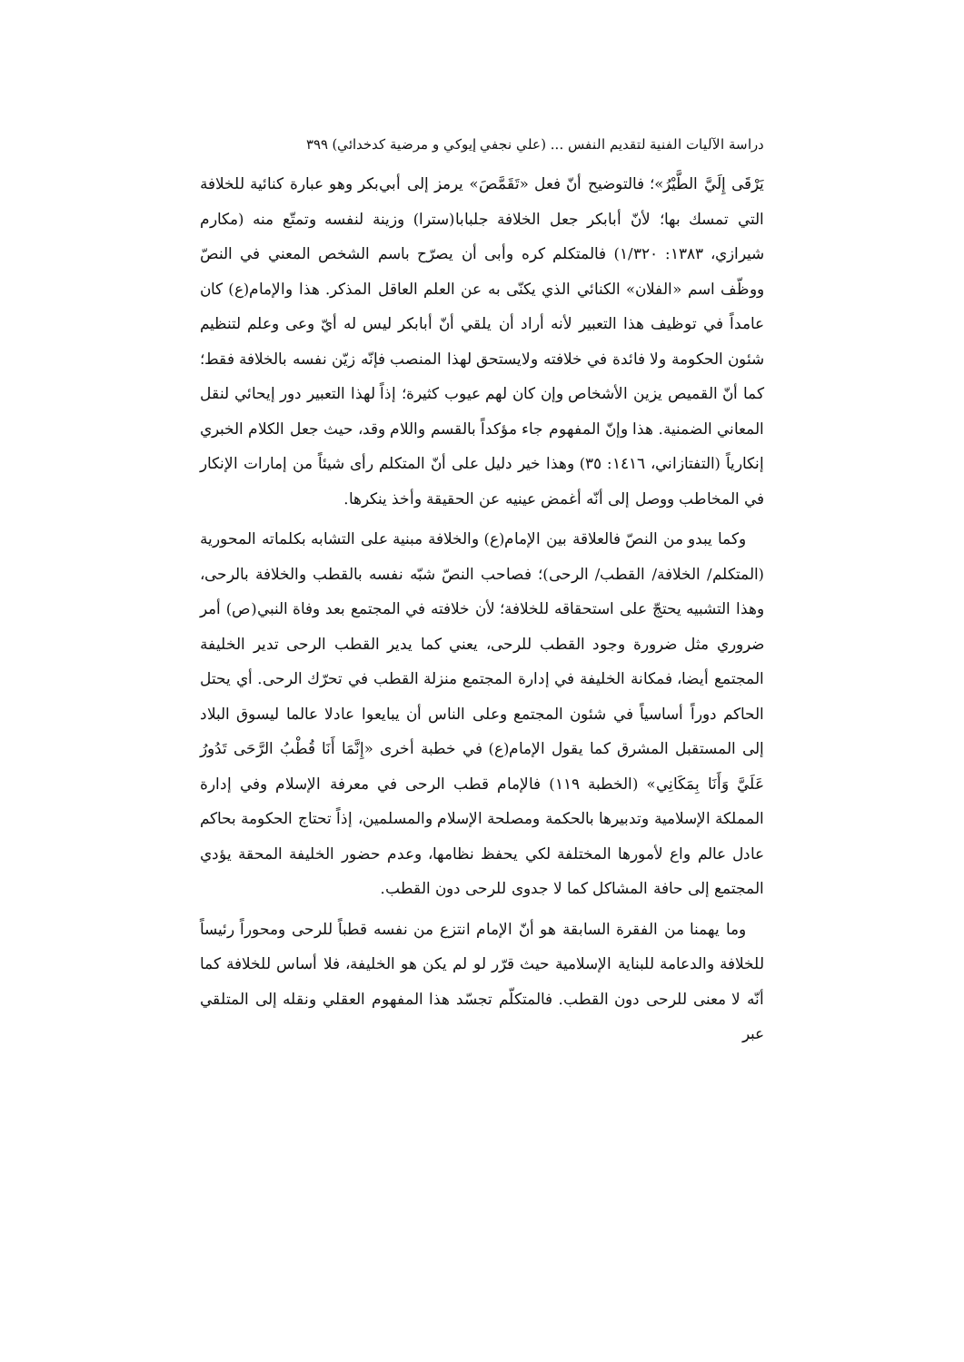دراسة الآليات الفنية لتقديم النفس ... (علي نجفي إيوكي و مرضية كدخدائي) ٣٩٩
يَرْقَى إِلَيَّ الطَّيْرُ»؛ فالتوضيح أنّ فعل «تَقَمَّصَ» يرمز إلى أبي‌بكر وهو عبارة كنائية للخلافة التي تمسك بها؛ لأنّ أبابكر جعل الخلافة جلبابا(سترا) وزينة لنفسه وتمتّع منه (مكارم شيرازي، ١٣٨٣: ١/٣٢٠) فالمتكلم كره وأبى أن يصرّح باسم الشخص المعني في النصّ ووظّف اسم «الفلان» الكنائي الذي يكنّى به عن العلم العاقل المذكر. هذا والإمام(ع) كان عامداً في توظيف هذا التعبير لأنه أراد أن يلقي أنّ أبابكر ليس له أيّ وعى وعلم لتنظيم شئون الحكومة ولا فائدة في خلافته ولايستحق لهذا المنصب فإنّه زيّن نفسه بالخلافة فقط؛ كما أنّ القميص يزين الأشخاص وإن كان لهم عيوب كثيرة؛ إذاً لهذا التعبير دور إيحائي لنقل المعاني الضمنية. هذا وإنّ المفهوم جاء مؤكداً بالقسم واللام وقد، حيث جعل الكلام الخبري إنكارياً (التفتازاني، ١٤١٦: ٣٥) وهذا خير دليل على أنّ المتكلم رأى شيئاً من إمارات الإنكار في المخاطب ووصل إلى أنّه أغمض عينيه عن الحقيقة وأخذ ينكرها.
وكما يبدو من النصّ فالعلاقة بين الإمام(ع) والخلافة مبنية على التشابه بكلماته المحورية (المتكلم/ الخلافة/ القطب/ الرحى)؛ فصاحب النصّ شبّه نفسه بالقطب والخلافة بالرحى، وهذا التشبيه يحتجّ على استحقاقه للخلافة؛ لأن خلافته في المجتمع بعد وفاة النبي(ص) أمر ضروري مثل ضرورة وجود القطب للرحى، يعني كما يدير القطب الرحى تدير الخليفة المجتمع أيضا، فمكانة الخليفة في إدارة المجتمع منزلة القطب في تحرّك الرحى. أي يحتل الحاكم دوراً أساسياً في شئون المجتمع وعلى الناس أن يبايعوا عادلا عالما ليسوق البلاد إلى المستقبل المشرق كما يقول الإمام(ع) في خطبة أخرى «إِنَّمَا أَنَا قُطْبُ الرَّحَى تَدُورُ عَلَيَّ وَأَنَا بِمَكَانِي» (الخطبة ١١٩) فالإمام قطب الرحى في معرفة الإسلام وفي إدارة المملكة الإسلامية وتدبيرها بالحكمة ومصلحة الإسلام والمسلمين، إذاً تحتاج الحكومة بحاكم عادل عالم واع لأمورها المختلفة لكي يحفظ نظامها، وعدم حضور الخليفة المحقة يؤدي المجتمع إلى حافة المشاكل كما لا جدوى للرحى دون القطب.
وما يهمنا من الفقرة السابقة هو أنّ الإمام انتزع من نفسه قطباً للرحى ومحوراً رئيساً للخلافة والدعامة للبناية الإسلامية حيث قرّر لو لم يكن هو الخليفة، فلا أساس للخلافة كما أنّه لا معنى للرحى دون القطب. فالمتكلّم تجسّد هذا المفهوم العقلي ونقله إلى المتلقي عبر